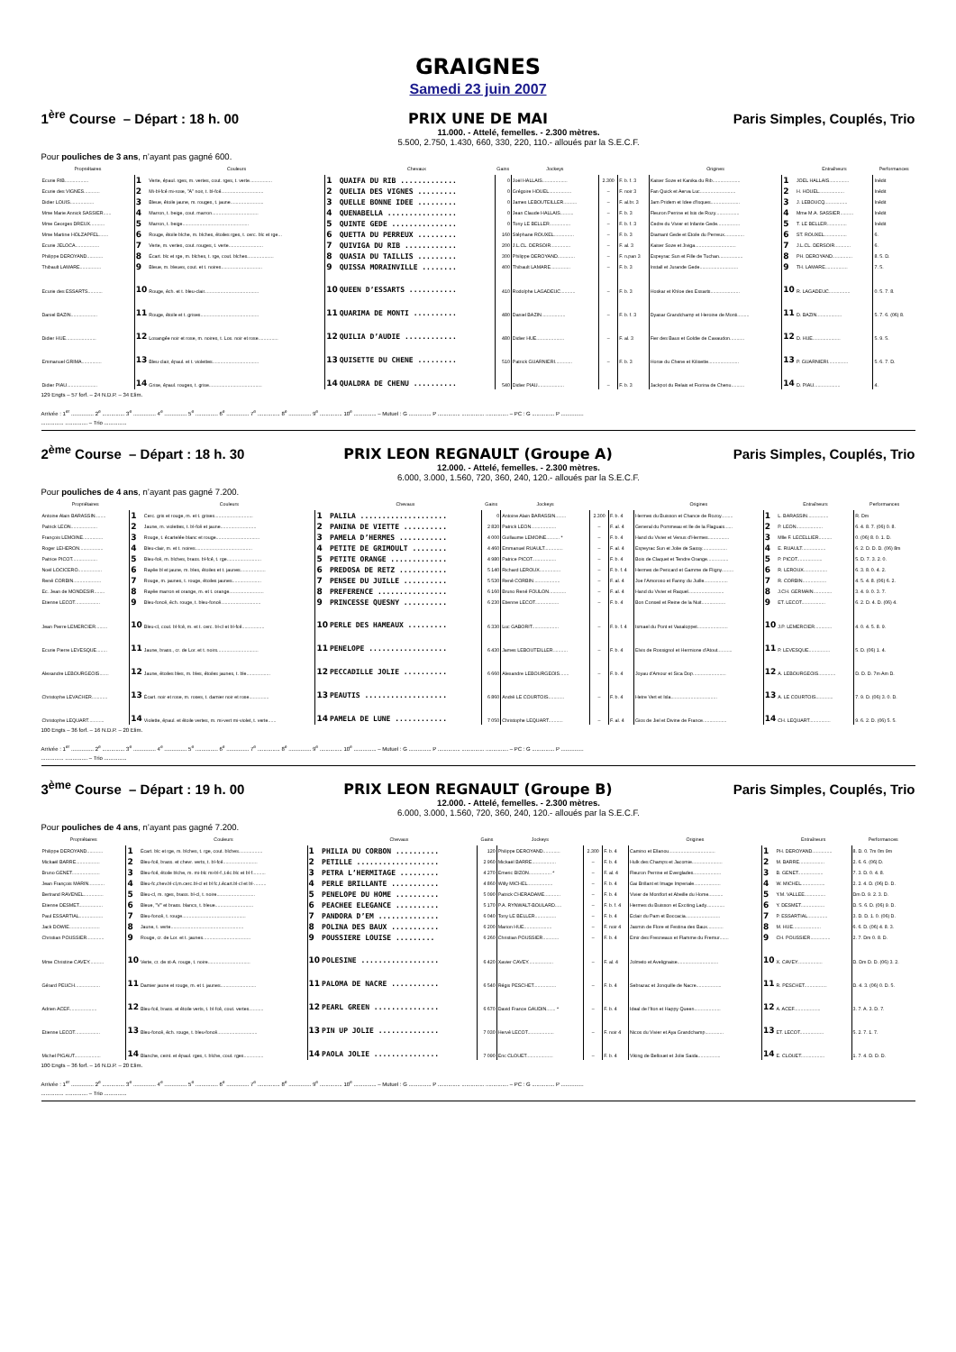GRAIGNES
Samedi 23 juin 2007
1<sup>ère</sup> Course – Départ : 18 h. 00 PRIX UNE DE MAI Paris Simples, Couplés, Trio
11.000. - Attelé, femelles. - 2.300 mètres.
5.500, 2.750, 1.430, 660, 330, 220, 110.- alloués par la S.E.C.F.
Pour pouliches de 3 ans, n’ayant pas gagné 600.
| Propriétaires | | Couleurs | | Chevaux | Gains | Jockeys | | | Origines | | Entraîneurs | Performances |
| --- | --- | --- | --- | --- | --- | --- | --- | --- | --- | --- | --- | --- |
| Ecurie RIB.................. | 1 | Verte, épaul. rges, m. vertes, cout. rges, t. verte................. | 1 | QUAIFA DU RIB ............. | 0 | Joël HALLAIS................... | 2.300 | F. b. f. 3 | Kaiser Soze et Kanika du Rib..................... | 1 | JOEL HALLAIS............... | Inédit |
| Ecurie des VIGNES............ | 2 | Mi-bl-fcé mi-rose, "A" noir, t. bl-fcé................................ | 2 | QUELIA DES VIGNES ......... | 0 | Grégoire HOUEL................. | – | F. noir 3 | Fan Quick et Aerva Luc........................... | 2 | H. HOUEL................... | Inédit |
| Didier LOUIS.................. | 3 | Bleue, étoile jaune, m. rouges, t. jaune......................... | 3 | QUELLE BONNE IDEE ......... | 0 | James LEBOUTEILLER.......... | – | F. al.br. 3 | Jam Pridem et Idee d'Isques...................... | 3 | J. LEBOUCQ................. | Inédit |
| Mme Marie Annick SASSIER...... | 4 | Marron, t. beige, cout. marron................................... | 4 | QUENABELLA ................ | 0 | Jean Claude HALLAIS.......... | – | F. b. 3 | Fleuron Perrine et Isis de Rozy.................. | 4 | Mme M.A. SASSIER.......... | Inédit |
| Mme Georges DREUX........... | 5 | Marron, t. beige.................................................. | 5 | QUINTE GEDE ............... | 0 | Tony LE BELLER................ | – | F. b. f. 3 | Cedre du Vivier et Infante Gede................. | 5 | T. LE BELLER............... | Inédit |
| Mme Martine HOLZAPFEL....... | 6 | Rouge, étoile blche, m. blches, étoiles rges, t. cerc. blc et rge... | 6 | QUETTA DU PERREUX ......... | 160 | Stéphane ROUXEL............... | – | F. b. 3 | Diamant Gede et Etoile du Perreux............... | 6 | ST. ROUXEL................. | 6. |
| Ecurie JELOCA.................. | 7 | Verte, m. vertes, cout. rouges, t. verte.......................... | 7 | QUIVIGA DU RIB ............ | 200 | J.L.CL. DERSOIR............... | – | F. al. 3 | Kaiser Soze et Jiviga............................... | 7 | J.L.CL. DERSOIR............ | 6. |
| Philippe DEROYAND............ | 8 | Écart. blc et rge, m. blches, t. rge, cout. blches.................... | 8 | QUASIA DU TAILLIS ......... | 300 | Philippe DEROYAND............. | – | F. n.pan 3 | Espeyrac Sun et Fille de Tuchan.................. | 8 | PH. DEROYAND............... | 8. 5. D. |
| Thibault LAMARE................ | 9 | Bleue, m. bleues, cout. et t. noires............................... | 9 | QUISSA MORAINVILLE ........ | 400 | Thibault LAMARE............... | – | F. b. 3 | Install et Jurande Gede............................. | 9 | TH. LAMARE................. | 7. 5. |
| Ecurie des ESSARTS........... | 10 | Rouge, éch. et t. bleu-clair......................................... | 10 | QUEEN D’ESSARTS ........... | 410 | Rodolphe LAGADEUC........... | – | F. b. 3 | Hoskar et Khloe des Essarts...................... | 10 | R. LAGADEUC................ | 0. 5. 7. 8. |
| Daniel BAZIN.................... | 11 | Rouge, étoile et t. grises............................................ | 11 | QUARIMA DE MONTI .......... | 480 | Daniel BAZIN.................. | – | F. b. f. 3 | Dyasar Grandchamp et Heroine de Monti......... | 11 | D. BAZIN................... | 5. 7. 6. (06) 8. |
| Didier HUE....................... | 12 | Losangée noir et rose, m. noires, t. Los. noir et rose............... | 12 | QUILIA D’AUDIE ............ | 480 | Didier HUE..................... | – | F. al. 3 | Fier des Baux et Goldie de Cavaudon........... | 12 | D. HUE..................... | 5. 9. 5. |
| Emmanuel GRIMA............... | 13 | Bleu-clair, épaul. et t. violettes................................... | 13 | QUISETTE DU CHENE ......... | 510 | Patrick GUARNIERI............. | – | F. b. 3 | Horse du Chene et Kilisette....................... | 13 | P. GUARNIERI............... | 5. 6. 7. D. |
| Didier PIAU....................... | 14 | Grise, épaul. rouges, t. grise........................................ | 14 | QUALDRA DE CHENU .......... | 540 | Didier PIAU.................... | – | F. b. 3 | Jackpot du Relais et Fiorina de Chenu.......... | 14 | D. PIAU.................... | 4. |
129 Engts – 57 forf. – 24 N.D.P. – 34 Elim.
Arrivée : 1<sup>er</sup> ............... 2<sup>e</sup> ............... 3<sup>e</sup> ............... 4<sup>e</sup> ............... 5<sup>e</sup> ............... 6<sup>e</sup> ............... 7<sup>e</sup> ............... 8<sup>e</sup> ............... 9<sup>e</sup> ............... 10<sup>e</sup> ............... – Mutuel : G ............... P ............... ............... ............... – PC : G ............... P ...............
............... ............... – Trio ...............
2<sup>ème</sup> Course – Départ : 18 h. 30 PRIX LEON REGNAULT (Groupe A) Paris Simples, Couplés, Trio
12.000. - Attelé, femelles. - 2.300 mètres.
6.000, 3.000, 1.560, 720, 360, 240, 120.- alloués par la S.E.C.F.
Pour pouliches de 4 ans, n’ayant pas gagné 7.200.
| Propriétaires | | Couleurs | | Chevaux | Gains | Jockeys | | | Origines | | Entraîneurs | Performances |
| --- | --- | --- | --- | --- | --- | --- | --- | --- | --- | --- | --- | --- |
| Antoine Alain BARASSIN........ | 1 | Cerc. gris et rouge, m. et t. grises............................. | 1 | PALILA .................... | 0 | Antoine Alain BARASSIN........ | 2.300 | F. b. 4 | Hermes du Buisson et Chance de Rozoy......... | 1 | L. BARASSIN................ | R. Dm |
| Patrick LEON.................... | 2 | Jaune, m. violettes, t. bl-fcé et jaune........................... | 2 | PANINA DE VIETTE .......... | 2 820 | Patrick LEON................... | – | F. al. 4 | General du Pommeau et Ile de la Flaguais...... | 2 | P. LEON.................... | 6. 4. 8. 7. (06) 0. 8. |
| François LEMOINE............... | 3 | Rouge, t. écartelée blanc et rouge................................. | 3 | PAMELA D’HERMES ........... | 4 000 | Guillaume LEMOINE.......... * | – | F. b. 4 | Hand du Vivier et Venus d'Hermes................ | 3 | Mlle F. LECELLIER.......... | 0. (06) 8. 0. 1. D. |
| Roger LEHERON.................. | 4 | Bleu-clair, m. et t. noires........................................... | 4 | PETITE DE GRIMOULT ........ | 4 460 | Emmanuel RUAULT.............. | – | F. al. 4 | Espeyrac Sun et Jolie de Sassy................... | 4 | E. RUAULT.................. | 6. 2. D. D. D. (06) 8m |
| Patrice PICOT................... | 5 | Bleu-fcé, m. blches, brass. bl-fcé, t. rge.......................... | 5 | PETITE ORANGE ............. | 4 980 | Patrice PICOT.................. | – | F. b. 4 | Bois de Claquet et Tendre Orange................ | 5 | P. PICOT................... | 5. D. 7. 3. 2. 0. |
| Noël LOCICERO.................. | 6 | Rayée bl et jaune, m. bles, étoiles et t. jaunes................... | 6 | PREDOSA DE RETZ ........... | 5 140 | Richard LEROUX................ | – | F. b. f. 4 | Hermes de Pericard et Gamme de Fligny......... | 6 | R. LEROUX.................. | 6. 3. 8. 0. 4. 2. |
| René CORBIN..................... | 7 | Rouge, m. jaunes, t. rouge, étoiles jaunes...................... | 7 | PENSEE DU JUILLE .......... | 5 530 | René CORBIN.................... | – | F. al. 4 | Joe l'Amoroso et Fanny du Juille.................. | 7 | R. CORBIN.................. | 4. 5. 4. 8. (06) 6. 2. |
| Ec. Jean de MONDESIR........ | 8 | Rayée marron et orange, m. et t. orange.......................... | 8 | PREFERENCE ................ | 6 160 | Bruno René FOULON............. | – | F. al. 4 | Hand du Vivier et Raquel........................... | 8 | J.CH. GERMAIN.............. | 3. 4. 9. 0. 3. 7. |
| Etienne LECOT................... | 9 | Bleu-foncé, éch. rouge, t. bleu-foncé.............................. | 9 | PRINCESSE QUESNY .......... | 6 230 | Etienne LECOT.................. | – | F. b. 4 | Bon Conseil et Reine de la Nuit.................. | 9 | ET. LECOT.................. | 6. 2. D. 4. D. (06) 4. |
| Jean Pierre LEMERCIER......... | 10 | Bleu-cl, cout. bl-fcé, m. et t. cerc. bl-cl et bl-fcé................. | 10 | PERLE DES HAMEAUX ......... | 6 330 | Luc GABORIT.................... | – | F. b. f. 4 | Ismael du Pont et Vasaloppet....................... | 10 | J.P. LEMERCIER............. | 4. 0. 4. 5. 8. 9. |
| Ecurie Pierre LEVESQUE........ | 11 | Jaune, brass., cr. de Lor. et t. noirs............................... | 11 | PENELOPE .................. | 6 430 | James LEBOUTEILLER........... | – | F. b. 4 | Elvis de Rossignol et Hermione d'Atout........... | 11 | P. LEVESQUE................ | 5. D. (06) 1. 4. |
| Alexandre LEBOURGEOIS....... | 12 | Jaune, étoiles bles, m. bles, étoiles jaunes, t. ble.................. | 12 | PECCADILLE JOLIE .......... | 6 660 | Alexandre LEBOURGEOIS....... | – | F. b. 4 | Joyau d'Amour et Sica Dop......................... | 12 | A. LEBOURGEOIS............. | D. D. D. 7m Am D. |
| Christophe LEVACHER............ | 13 | Écart. noir et rose, m. roses, t. damier noir et rose............... | 13 | PEAUTIS ................... | 6 860 | André LE COURTOIS............ | – | F. b. 4 | Hetre Vert et Isla................................... | 13 | A. LE COURTOIS............. | 7. 9. D. (06) 3. 0. D. |
| Christophe LEQUART............ | 14 | Violette, épaul. et étoile vertes, m. mi-vert mi-violet, t. verte...... | 14 | PAMELA DE LUNE ............ | 7 050 | Christophe LEQUART........... | – | F. al. 4 | Gios de Jiel et Divine de France.................. | 14 | CH. LEQUART................ | 9. 6. 2. D. (06) 5. 5. |
100 Engts – 36 forf. – 16 N.D.P. – 20 Elim.
Arrivée : 1<sup>er</sup> ............... 2<sup>e</sup> ............... 3<sup>e</sup> ............... 4<sup>e</sup> ............... 5<sup>e</sup> ............... 6<sup>e</sup> ............... 7<sup>e</sup> ............... 8<sup>e</sup> ............... 9<sup>e</sup> ............... 10<sup>e</sup> ............... – Mutuel : G ............... P ............... ............... ............... – PC : G ............... P ...............
............... ............... – Trio ...............
3<sup>ème</sup> Course – Départ : 19 h. 00 PRIX LEON REGNAULT (Groupe B) Paris Simples, Couplés, Trio
12.000. - Attelé, femelles. - 2.300 mètres.
6.000, 3.000, 1.560, 720, 360, 240, 120.- alloués par la S.E.C.F.
Pour pouliches de 4 ans, n’ayant pas gagné 7.200.
| Propriétaires | | Couleurs | | Chevaux | Gains | Jockeys | | | Origines | | Entraîneurs | Performances |
| --- | --- | --- | --- | --- | --- | --- | --- | --- | --- | --- | --- | --- |
| Philippe DEROYAND............ | 1 | Écart. blc et rge, m. blches, t. rge, cout. blches.................. | 1 | PHILIA DU CORBON .......... | 120 | Philippe DEROYAND............. | 2.300 | F. b. 4 | Camino et Ellanou................................... | 1 | PH. DEROYAND............... | 8. D. 0. 7m 0m 9m |
| Mickaël BARRE.................. | 2 | Bleu-fcé, brass. et chevr. verts, t. bl-fcé.......................... | 2 | PETILLE ................... | 2 960 | Mickaël BARRE.................. | – | F. b. 4 | Hulk des Champs et Jacomie....................... | 2 | M. BARRE................... | 2. 6. 6. (06) D. |
| Bruno GENET..................... | 3 | Bleu-fcé, étoile blche, m. mi-blc mi-bl-f.,t.éc.blc et bl-f.......... | 3 | PETRA L’HERMITAGE ......... | 4 270 | Emeric BIZON................. * | – | F. al. 4 | Fleuron Perrine et Everglades..................... | 3 | B. GENET................... | 7. 3. D. 0. 4. 8. |
| Jean François MARIN............ | 4 | Bleu-fc,chev.bl-cl,m.cerc.bl-cl et bl fc,t.écart.bl-cl et bl-......... | 4 | PERLE BRILLANTE ........... | 4 860 | Willy MICHEL................... | – | F. b. 4 | Gai Brillant et Image Imperiale.................... | 4 | W. MICHEL.................. | 2. 2. 4. D. (06) D. D. |
| Bertrand RAVENEL............... | 5 | Bleu-cl, m. rges, brass. bl-cl, t. noire............................. | 5 | PENELOPE DU HOME .......... | 5 090 | Patrick CHERADAME............ | – | F. b. 4 | Vivier de Montfort et Abeille du Home........... | 5 | Y.M. VALLEE................ | Dm D. 9. 2. 3. D. |
| Etienne DESMET.................. | 6 | Bleue, "V" et brass. blancs, t. bleue............................. | 6 | PEACHEE ELEGANCE .......... | 5 170 | P.A. RYNWALT-BOULARD..... | – | F. b. f. 4 | Hermes du Buisson et Exciting Lady.............. | 6 | Y. DESMET.................. | D. 5. 6. D. (06) 9. D. |
| Paul ESSARTIAL.................. | 7 | Bleu-foncé, t. rouge................................................ | 7 | PANDORA D’EM .............. | 6 040 | Tony LE BELLER................ | – | F. b. 4 | Eclair du Pam et Boccacia.......................... | 7 | P. ESSARTIAL............... | 3. D. D. 1. 0. (06) D. |
| Jack DOWIE....................... | 8 | Jaune, t. verte....................................................... | 8 | POLINA DES BAUX ........... | 6 200 | Marion HUE..................... | – | F. noir 4 | Jasmin de Flore et Festina des Baux............ | 8 | M. HUE..................... | 6. 6. D. (06) 4. 8. 3. |
| Christian POUSSIER............. | 9 | Rouge, cr. de Lor. et t. jaunes.................................... | 9 | POUSSIERE LOUISE ......... | 6 260 | Christian POUSSIER............ | – | F. b. 4 | Emir des Fresneaux et Flamme du Fremur....... | 9 | CH. POUSSIER............... | 2. 7. Dm 0. 8. D. |
| Mme Christine CAVEY........... | 10 | Verte, cr. de st-A. rouge, t. noire................................ | 10 | POLESINE .................. | 6 420 | Xavier CAVEY................... | – | F. al. 4 | Jolmeto et Avelignaise............................... | 10 | X. CAVEY................... | D. Dm D. D. (06) 3. 2. |
| Gérard PEUCH................... | 11 | Damier jaune et rouge, m. et t. jaunes........................... | 11 | PALOMA DE NACRE ........... | 6 540 | Régis PESCHET................. | – | F. b. 4 | Sebrazac et Jonquille de Nacre................... | 11 | R. PESCHET................. | D. 4. 3. (06) 0. D. 5. |
| Adrien ACEF..................... | 12 | Bleu-fcé, brass. et étoile verts, t. bl-fcé, cout. vertes........... | 12 | PEARL GREEN ............... | 6 670 | David France GAUDIN....... * | – | F. b. 4 | Ideal de l'Iton et Happy Queen.................... | 12 | A. ACEF.................... | 3. 7. A. 3. D. 7. |
| Etienne LECOT................... | 13 | Bleu-foncé, éch. rouge, t. bleu-foncé.............................. | 13 | PIN UP JOLIE .............. | 7 030 | Hervé LECOT.................... | – | F. noir 4 | Nicos du Vivier et Aya Grandchamp.............. | 13 | ET. LECOT.................. | 5. 2. 7. 1. 7. |
| Michel PIGAUT.................... | 14 | Blanche, ceint. et épaul. rges, t. blche, cout. rges............... | 14 | PAOLA JOLIE ............... | 7 090 | Eric CLOUET.................... | – | F. b. 4 | Viking de Bellouet et Jolie Saida................. | 14 | E. CLOUET.................. | 1. 7. 4. D. D. D. |
100 Engts – 36 forf. – 16 N.D.P. – 20 Elim.
Arrivée : 1<sup>er</sup> ............... 2<sup>e</sup> ............... 3<sup>e</sup> ............... 4<sup>e</sup> ............... 5<sup>e</sup> ............... 6<sup>e</sup> ............... 7<sup>e</sup> ............... 8<sup>e</sup> ............... 9<sup>e</sup> ............... 10<sup>e</sup> ............... – Mutuel : G ............... P ............... ............... ............... – PC : G ............... P ...............
............... ............... – Trio ...............